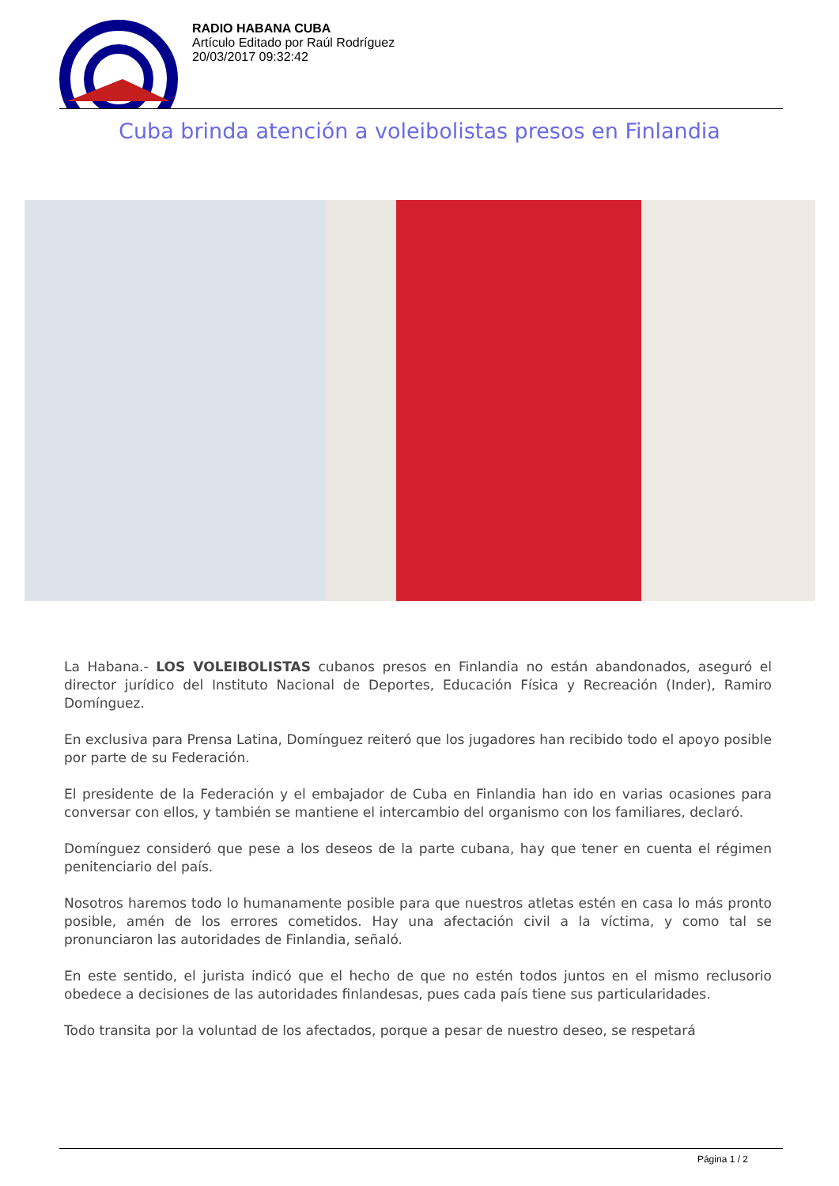RADIO HABANA CUBA
Artículo Editado por Raúl Rodríguez
20/03/2017 09:32:42
Cuba brinda atención a voleibolistas presos en Finlandia
La Habana.- LOS VOLEIBOLISTAS cubanos presos en Finlandia no están abandonados, aseguró el director jurídico del Instituto Nacional de Deportes, Educación Física y Recreación (Inder), Ramiro Domínguez.
En exclusiva para Prensa Latina, Domínguez reiteró que los jugadores han recibido todo el apoyo posible por parte de su Federación.
El presidente de la Federación y el embajador de Cuba en Finlandia han ido en varias ocasiones para conversar con ellos, y también se mantiene el intercambio del organismo con los familiares, declaró.
Domínguez consideró que pese a los deseos de la parte cubana, hay que tener en cuenta el régimen penitenciario del país.
Nosotros haremos todo lo humanamente posible para que nuestros atletas estén en casa lo más pronto posible, amén de los errores cometidos. Hay una afectación civil a la víctima, y como tal se pronunciaron las autoridades de Finlandia, señaló.
En este sentido, el jurista indicó que el hecho de que no estén todos juntos en el mismo reclusorio obedece a decisiones de las autoridades finlandesas, pues cada país tiene sus particularidades.
Todo transita por la voluntad de los afectados, porque a pesar de nuestro deseo, se respetará
Página 1 / 2